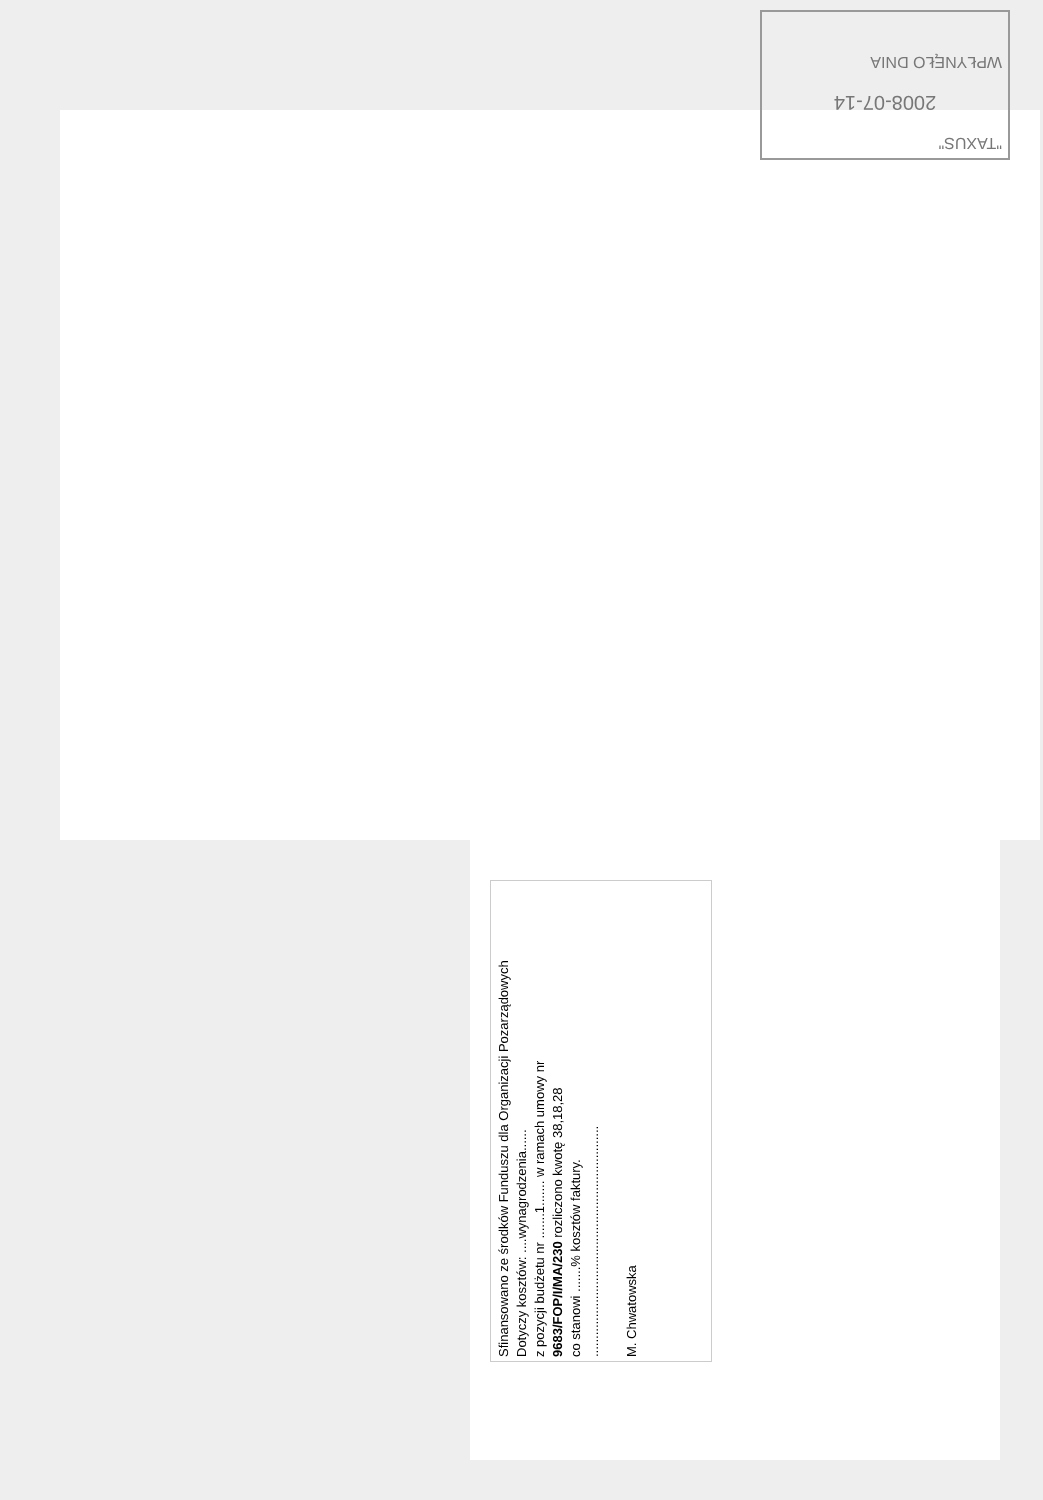"TAXUS"
2008-07-14
WPŁYNĘŁO DNIA
Sfinansowano ze środków Funduszu dla Organizacji Pozarządowych
Dotyczy kosztów: ....wynagrodzenia......
z pozycji budżetu nr .......1....... w ramach umowy nr
9683/FOP/I/MA/230 rozliczono kwotę 38,18,28
co stanowi .......% kosztów faktury.
................................................................
M. Chwatowska